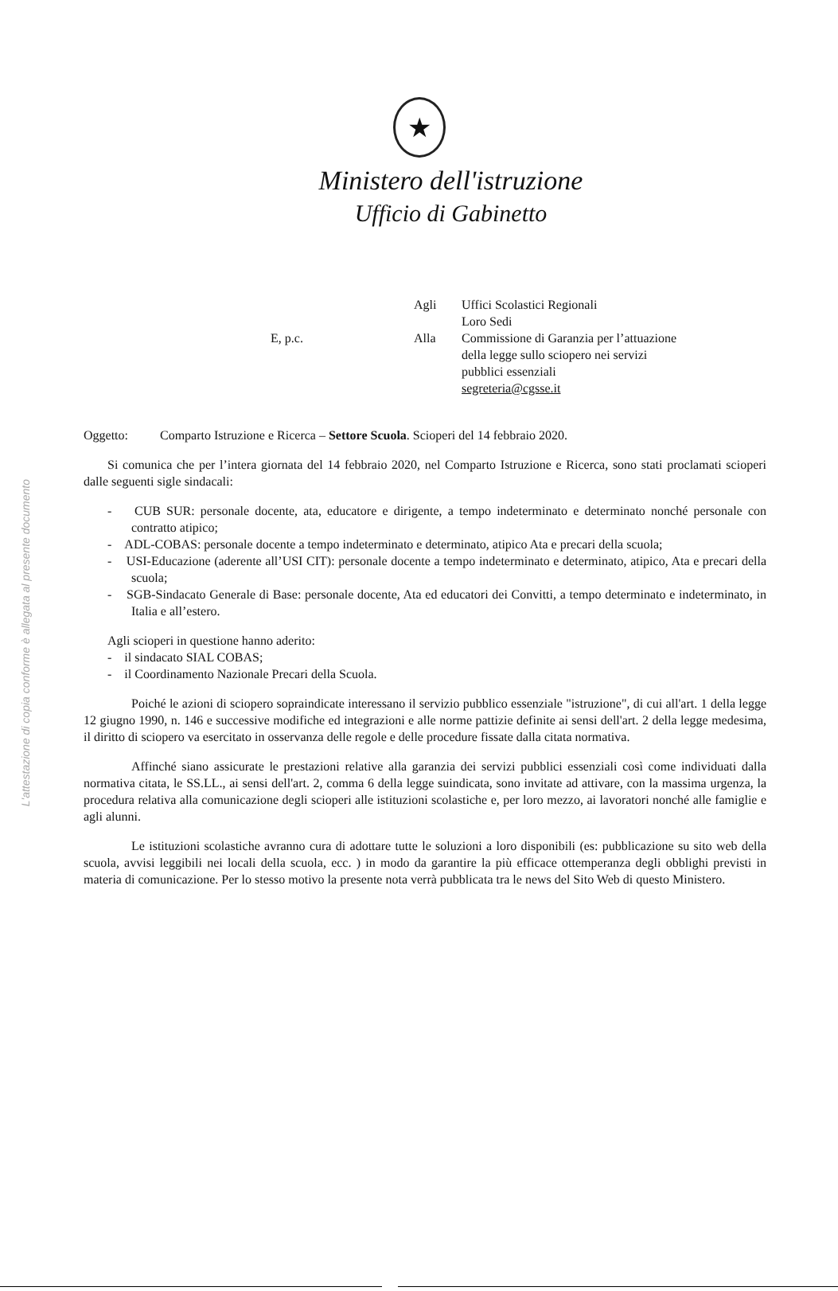L'attestazione di copia conforme è allegata al presente documento
★
Ministero dell'istruzione
Ufficio di Gabinetto
| | Agli | Uffici Scolastici Regionali Loro Sedi |
| E, p.c. | Alla | Commissione di Garanzia per l’attuazione della legge sullo sciopero nei servizi pubblici essenziali segreteria@cgsse.it |
Oggetto: Comparto Istruzione e Ricerca – Settore Scuola. Scioperi del 14 febbraio 2020.
Si comunica che per l’intera giornata del 14 febbraio 2020, nel Comparto Istruzione e Ricerca, sono stati proclamati scioperi dalle seguenti sigle sindacali:
- CUB SUR: personale docente, ata, educatore e dirigente, a tempo indeterminato e determinato nonché personale con contratto atipico;
- ADL-COBAS: personale docente a tempo indeterminato e determinato, atipico Ata e precari della scuola;
- USI-Educazione (aderente all’USI CIT): personale docente a tempo indeterminato e determinato, atipico, Ata e precari della scuola;
- SGB-Sindacato Generale di Base: personale docente, Ata ed educatori dei Convitti, a tempo determinato e indeterminato, in Italia e all’estero.
Agli scioperi in questione hanno aderito:
- il sindacato SIAL COBAS;
- il Coordinamento Nazionale Precari della Scuola.
Poiché le azioni di sciopero sopraindicate interessano il servizio pubblico essenziale "istruzione", di cui all'art. 1 della legge 12 giugno 1990, n. 146 e successive modifiche ed integrazioni e alle norme pattizie definite ai sensi dell'art. 2 della legge medesima, il diritto di sciopero va esercitato in osservanza delle regole e delle procedure fissate dalla citata normativa.
Affinché siano assicurate le prestazioni relative alla garanzia dei servizi pubblici essenziali così come individuati dalla normativa citata, le SS.LL., ai sensi dell'art. 2, comma 6 della legge suindicata, sono invitate ad attivare, con la massima urgenza, la procedura relativa alla comunicazione degli scioperi alle istituzioni scolastiche e, per loro mezzo, ai lavoratori nonché alle famiglie e agli alunni.
Le istituzioni scolastiche avranno cura di adottare tutte le soluzioni a loro disponibili (es: pubblicazione su sito web della scuola, avvisi leggibili nei locali della scuola, ecc. ) in modo da garantire la più efficace ottemperanza degli obblighi previsti in materia di comunicazione. Per lo stesso motivo la presente nota verrà pubblicata tra le news del Sito Web di questo Ministero.